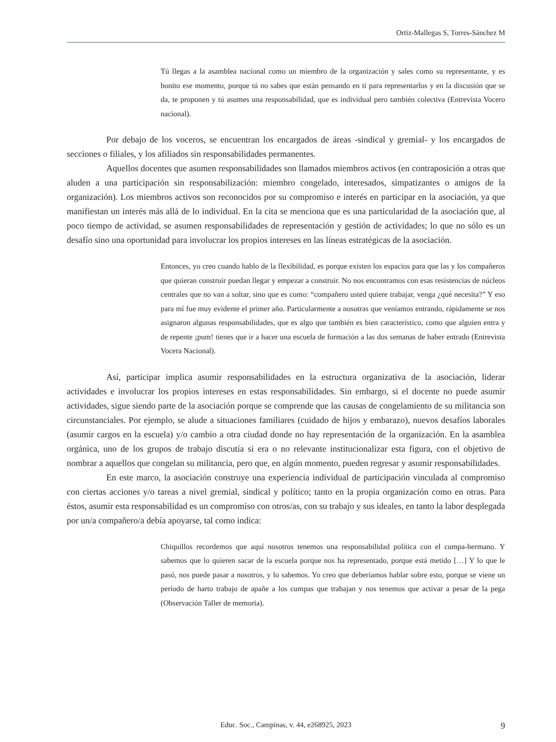Ortiz-Mallegas S, Torres-Sánchez M
Tú llegas a la asamblea nacional como un miembro de la organización y sales como su representante, y es bonito ese momento, porque tú no sabes que están pensando en ti para representarlos y en la discusión que se da, te proponen y tú asumes una responsabilidad, que es individual pero también colectiva (Entrevista Vocero nacional).
Por debajo de los voceros, se encuentran los encargados de áreas -sindical y gremial- y los encargados de secciones o filiales, y los afiliados sin responsabilidades permanentes.
Aquellos docentes que asumen responsabilidades son llamados miembros activos (en contraposición a otras que aluden a una participación sin responsabilización: miembro congelado, interesados, simpatizantes o amigos de la organización). Los miembros activos son reconocidos por su compromiso e interés en participar en la asociación, ya que manifiestan un interés más allá de lo individual. En la cita se menciona que es una particularidad de la asociación que, al poco tiempo de actividad, se asumen responsabilidades de representación y gestión de actividades; lo que no sólo es un desafío sino una oportunidad para involucrar los propios intereses en las líneas estratégicas de la asociación.
Entonces, yo creo cuando hablo de la flexibilidad, es porque existen los espacios para que las y los compañeros que quieran construir puedan llegar y empezar a construir. No nos encontramos con esas resistencias de núcleos centrales que no van a soltar, sino que es como: “compañero usted quiere trabajar, venga ¿qué necesita?” Y eso para mí fue muy evidente el primer año. Particularmente a nosotras que veníamos entrando, rápidamente se nos asignaron algunas responsabilidades, que es algo que también es bien característico, como que alguien entra y de repente ¡pum! tienes que ir a hacer una escuela de formación a las dos semanas de haber entrado (Entrevista Vocera Nacional).
Así, participar implica asumir responsabilidades en la estructura organizativa de la asociación, liderar actividades e involucrar los propios intereses en estas responsabilidades. Sin embargo, si el docente no puede asumir actividades, sigue siendo parte de la asociación porque se comprende que las causas de congelamiento de su militancia son circunstanciales. Por ejemplo, se alude a situaciones familiares (cuidado de hijos y embarazo), nuevos desafíos laborales (asumir cargos en la escuela) y/o cambio a otra ciudad donde no hay representación de la organización. En la asamblea orgánica, uno de los grupos de trabajo discutía si era o no relevante institucionalizar esta figura, con el objetivo de nombrar a aquellos que congelan su militancia, pero que, en algún momento, pueden regresar y asumir responsabilidades.
En este marco, la asociación construye una experiencia individual de participación vinculada al compromiso con ciertas acciones y/o tareas a nivel gremial, sindical y político; tanto en la propia organización como en otras. Para éstos, asumir esta responsabilidad es un compromiso con otros/as, con su trabajo y sus ideales, en tanto la labor desplegada por un/a compañero/a debía apoyarse, tal como indica:
Chiquillos recordemos que aquí nosotros tenemos una responsabilidad política con el cumpa-hermano. Y sabemos que lo quieren sacar de la escuela porque nos ha representado, porque está metido […] Y lo que le pasó, nos puede pasar a nosotros, y lo sabemos. Yo creo que deberíamos hablar sobre esto, porque se viene un período de harto trabajo de apañe a los cumpas que trabajan y nos tenemos que activar a pesar de la pega (Observación Taller de memoria).
Educ. Soc., Campinas, v. 44, e268925, 2023
9